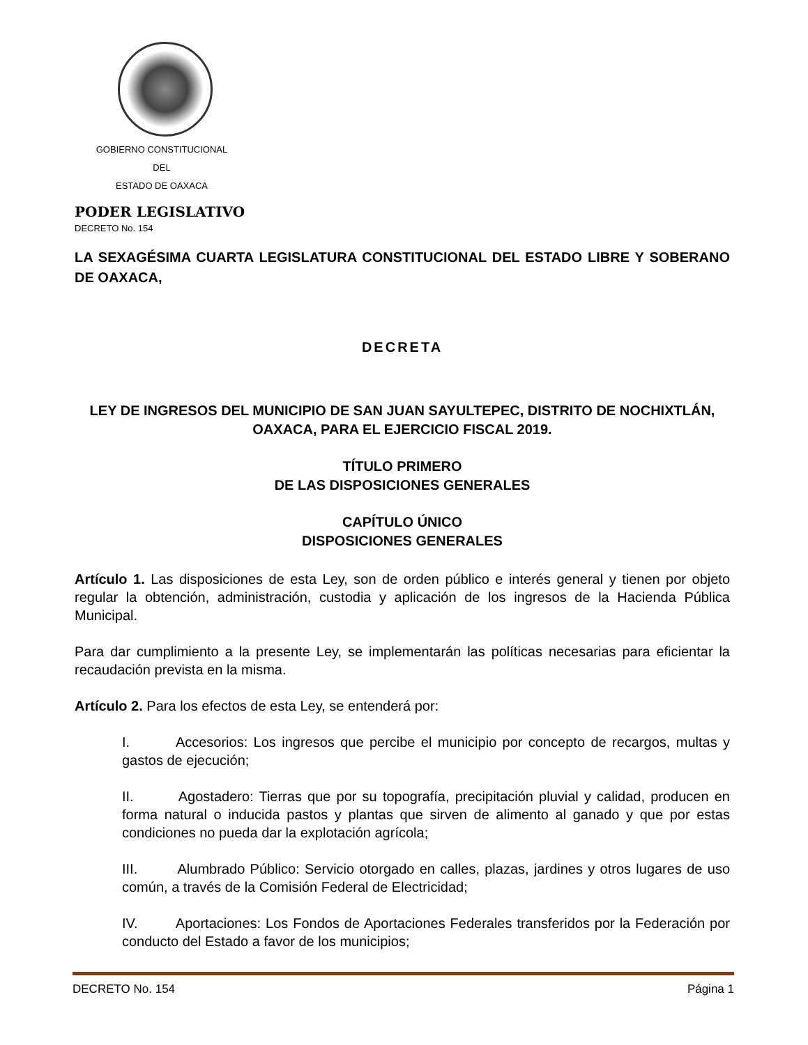GOBIERNO CONSTITUCIONAL
DEL
ESTADO DE OAXACA
PODER LEGISLATIVO
DECRETO No. 154
LA SEXAGÉSIMA CUARTA LEGISLATURA CONSTITUCIONAL DEL ESTADO LIBRE Y SOBERANO DE OAXACA,
DECRETA
LEY DE INGRESOS DEL MUNICIPIO DE SAN JUAN SAYULTEPEC, DISTRITO DE NOCHIXTLÁN, OAXACA, PARA EL EJERCICIO FISCAL 2019.
TÍTULO PRIMERO
DE LAS DISPOSICIONES GENERALES
CAPÍTULO ÚNICO
DISPOSICIONES GENERALES
Artículo 1. Las disposiciones de esta Ley, son de orden público e interés general y tienen por objeto regular la obtención, administración, custodia y aplicación de los ingresos de la Hacienda Pública Municipal.
Para dar cumplimiento a la presente Ley, se implementarán las políticas necesarias para eficientar la recaudación prevista en la misma.
Artículo 2. Para los efectos de esta Ley, se entenderá por:
I. Accesorios: Los ingresos que percibe el municipio por concepto de recargos, multas y gastos de ejecución;
II. Agostadero: Tierras que por su topografía, precipitación pluvial y calidad, producen en forma natural o inducida pastos y plantas que sirven de alimento al ganado y que por estas condiciones no pueda dar la explotación agrícola;
III. Alumbrado Público: Servicio otorgado en calles, plazas, jardines y otros lugares de uso común, a través de la Comisión Federal de Electricidad;
IV. Aportaciones: Los Fondos de Aportaciones Federales transferidos por la Federación por conducto del Estado a favor de los municipios;
DECRETO No. 154 Página 1